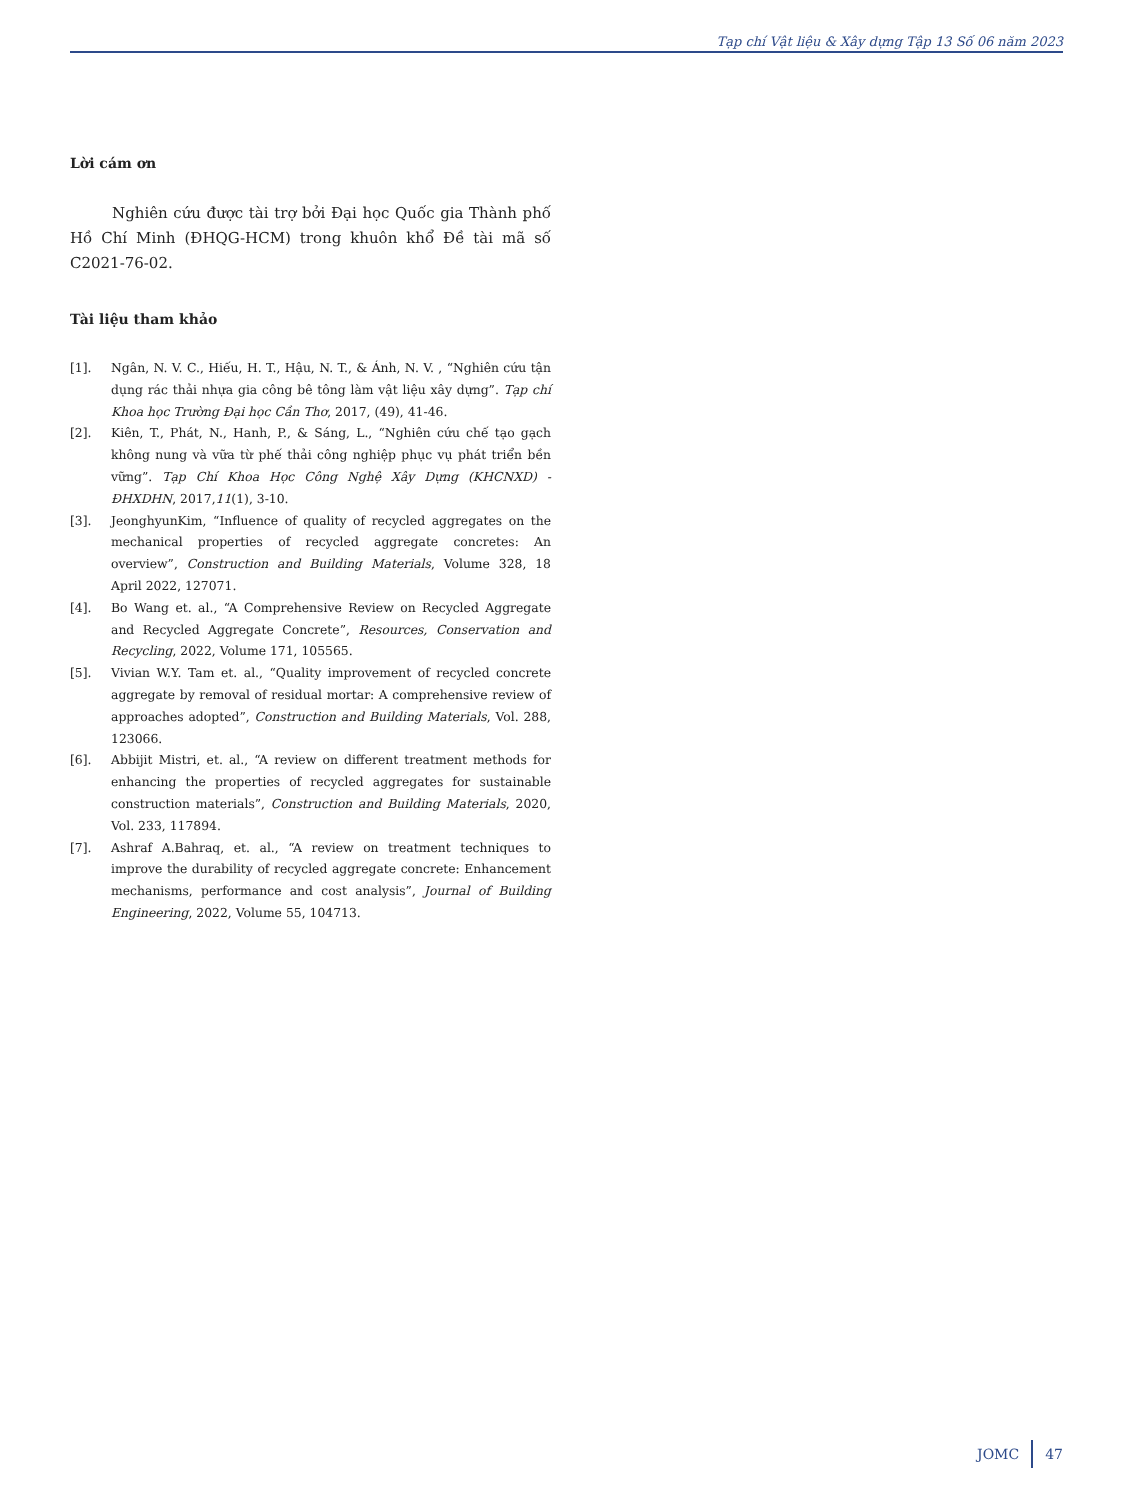Tạp chí Vật liệu & Xây dựng Tập 13 Số 06 năm 2023
Lời cám ơn
Nghiên cứu được tài trợ bởi Đại học Quốc gia Thành phố Hồ Chí Minh (ĐHQG-HCM) trong khuôn khổ Đề tài mã số C2021-76-02.
Tài liệu tham khảo
[1]. Ngân, N. V. C., Hiếu, H. T., Hậu, N. T., & Ánh, N. V. , “Nghiên cứu tận dụng rác thải nhựa gia công bê tông làm vật liệu xây dựng”. Tạp chí Khoa học Trường Đại học Cần Thơ, 2017, (49), 41-46.
[2]. Kiên, T., Phát, N., Hanh, P., & Sáng, L., “Nghiên cứu chế tạo gạch không nung và vữa từ phế thải công nghiệp phục vụ phát triển bền vững”. Tạp Chí Khoa Học Công Nghệ Xây Dựng (KHCNXD) - ĐHXDHN, 2017,11(1), 3-10.
[3]. JeonghyunKim, “Influence of quality of recycled aggregates on the mechanical properties of recycled aggregate concretes: An overview”, Construction and Building Materials, Volume 328, 18 April 2022, 127071.
[4]. Bo Wang et. al., “A Comprehensive Review on Recycled Aggregate and Recycled Aggregate Concrete”, Resources, Conservation and Recycling, 2022, Volume 171, 105565.
[5]. Vivian W.Y. Tam et. al., “Quality improvement of recycled concrete aggregate by removal of residual mortar: A comprehensive review of approaches adopted”, Construction and Building Materials, Vol. 288, 123066.
[6]. Abbijit Mistri, et. al., “A review on different treatment methods for enhancing the properties of recycled aggregates for sustainable construction materials”, Construction and Building Materials, 2020, Vol. 233, 117894.
[7]. Ashraf A.Bahraq, et. al., “A review on treatment techniques to improve the durability of recycled aggregate concrete: Enhancement mechanisms, performance and cost analysis”, Journal of Building Engineering, 2022, Volume 55, 104713.
JOMC 47